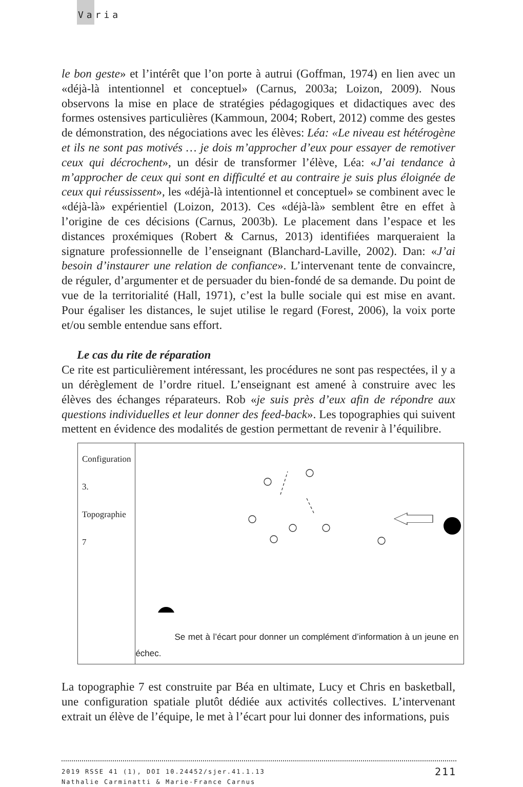Varia
le bon geste» et l’intérêt que l’on porte à autrui (Goffman, 1974) en lien avec un «déjà-là intentionnel et conceptuel» (Carnus, 2003a; Loizon, 2009). Nous observons la mise en place de stratégies pédagogiques et didactiques avec des formes ostensives particulières (Kammoun, 2004; Robert, 2012) comme des gestes de démonstration, des négociations avec les élèves: Léa: «Le niveau est hétérogène et ils ne sont pas motivés … je dois m’approcher d’eux pour essayer de remotiver ceux qui décrochent», un désir de transformer l’élève, Léa: «J’ai tendance à m’approcher de ceux qui sont en difficulté et au contraire je suis plus éloignée de ceux qui réussissent», les «déjà-là intentionnel et conceptuel» se combinent avec le «déjà-là» expérientiel (Loizon, 2013). Ces «déjà-là» semblent être en effet à l’origine de ces décisions (Carnus, 2003b). Le placement dans l’espace et les distances proxémiques (Robert & Carnus, 2013) identifiées marqueraient la signature professionnelle de l’enseignant (Blanchard-Laville, 2002). Dan: «J’ai besoin d’instaurer une relation de confiance». L’intervenant tente de convaincre, de réguler, d’argumenter et de persuader du bien-fondé de sa demande. Du point de vue de la territorialité (Hall, 1971), c’est la bulle sociale qui est mise en avant. Pour égaliser les distances, le sujet utilise le regard (Forest, 2006), la voix porte et/ou semble entendue sans effort.
Le cas du rite de réparation
Ce rite est particulièrement intéressant, les procédures ne sont pas respectées, il y a un dérèglement de l’ordre rituel. L’enseignant est amené à construire avec les élèves des échanges réparateurs. Rob «je suis près d’eux afin de répondre aux questions individuelles et leur donner des feed-back». Les topographies qui suivent mettent en évidence des modalités de gestion permettant de revenir à l’équilibre.
| Configuration 3. Topographie 7 | Se met à l’écart pour donner un complément d’information à un jeune en échec. |
La topographie 7 est construite par Béa en ultimate, Lucy et Chris en basketball, une configuration spatiale plutôt dédiée aux activités collectives. L’intervenant extrait un élève de l’équipe, le met à l’écart pour lui donner des informations, puis
211 2019 RSSE 41 (1), DOI 10.24452/sjer.41.1.13
Nathalie Carminatti & Marie-France Carnus